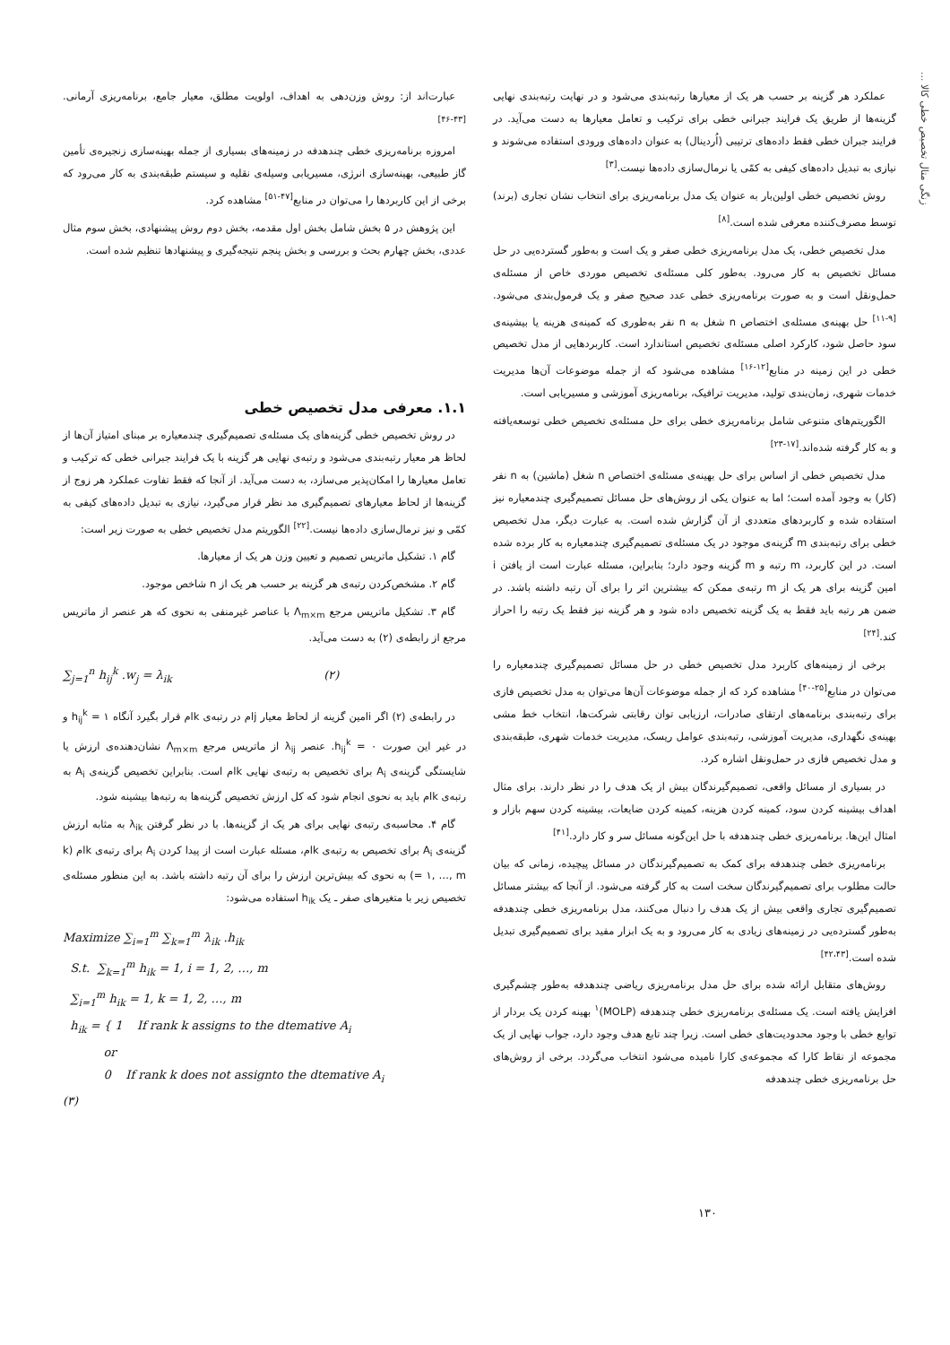زنگی متال تخصیص خطی کالا ...
عملکرد هر گزینه بر حسب هر یک از معیارها رتبه‌بندی می‌شود و در نهایت رتبه‌بندی نهایی گزینه‌ها از طریق یک فرایند جبرانی خطی برای ترکیب و تعامل معیارها به دست می‌آید. در فرایند جبران خطی فقط داده‌های ترتیبی (اُردینال) به عنوان داده‌های ورودی استفاده می‌شوند و نیازی به تبدیل داده‌های کیفی به کمّی یا نرمال‌سازی داده‌ها نیست.<sup>[۳]</sup>
روش تخصیص خطی اولین‌بار به عنوان یک مدل برنامه‌ریزی برای انتخاب نشان تجاری (برند) توسط مصرف‌کننده معرفی شده است.<sup>[۸]</sup>
مدل تخصیص خطی، یک مدل برنامه‌ریزی خطی صفر و یک است و به‌طور گسترده‌یی در حل مسائل تخصیص به کار می‌رود. به‌طور کلی مسئله‌ی تخصیص موردی خاص از مسئله‌ی حمل‌ونقل است و به صورت برنامه‌ریزی خطی عدد صحیح صفر و یک فرمول‌بندی می‌شود.<sup>[۹-۱۱]</sup> حل بهینه‌ی مسئله‌ی اختصاص n شغل به n نفر به‌طوری که کمینه‌ی هزینه یا بیشینه‌ی سود حاصل شود، کارکرد اصلی مسئله‌ی تخصیص استاندارد است. کاربردهایی از مدل تخصیص خطی در این زمینه در منابع<sup>[۱۲-۱۶]</sup> مشاهده می‌شود که از جمله موضوعات آن‌ها مدیریت خدمات شهری، زمان‌بندی تولید، مدیریت ترافیک، برنامه‌ریزی آموزشی و مسیریابی است.
الگوریتم‌های متنوعی شامل برنامه‌ریزی خطی برای حل مسئله‌ی تخصیص خطی توسعه‌یافته و به کار گرفته شده‌اند.<sup>[۱۷-۲۳]</sup>
مدل تخصیص خطی از اساس برای حل بهینه‌ی مسئله‌ی اختصاص n شغل (ماشین) به n نفر (کار) به وجود آمده است؛ اما به عنوان یکی از روش‌های حل مسائل تصمیم‌گیری چندمعیاره نیز استفاده شده و کاربردهای متعددی از آن گزارش شده است. به عبارت دیگر، مدل تخصیص خطی برای رتبه‌بندی m گزینه‌ی موجود در یک مسئله‌ی تصمیم‌گیری چندمعیاره به کار برده شده است. در این کاربرد، m رتبه و m گزینه وجود دارد؛ بنابراین، مسئله عبارت است از یافتن i امین گزینه برای هر یک از m رتبه‌ی ممکن که بیشترین اثر را برای آن رتبه داشته باشد. در ضمن هر رتبه باید فقط به یک گزینه تخصیص داده شود و هر گزینه نیز فقط یک رتبه را احراز کند.<sup>[۲۴]</sup>
برخی از زمینه‌های کاربرد مدل تخصیص خطی در حل مسائل تصمیم‌گیری چندمعیاره را می‌توان در منابع<sup>[۲۵-۴۰]</sup> مشاهده کرد که از جمله موضوعات آن‌ها می‌توان به مدل تخصیص فازی برای رتبه‌بندی برنامه‌های ارتقای صادرات، ارزیابی توان رقابتی شرکت‌ها، انتخاب خط مشی بهینه‌ی نگهداری، مدیریت آموزشی، رتبه‌بندی عوامل ریسک، مدیریت خدمات شهری، طبقه‌بندی و مدل تخصیص فازی در حمل‌ونقل اشاره کرد.
در بسیاری از مسائل واقعی، تصمیم‌گیرندگان بیش از یک هدف را در نظر دارند. برای مثال اهداف بیشینه کردن سود، کمینه کردن هزینه، کمینه کردن ضایعات، بیشینه کردن سهم بازار و امثال این‌ها. برنامه‌ریزی خطی چندهدفه با حل این‌گونه مسائل سر و کار دارد.<sup>[۴۱]</sup>
برنامه‌ریزی خطی چندهدفه برای کمک به تصمیم‌گیرندگان در مسائل پیچیده، زمانی که بیان حالت مطلوب برای تصمیم‌گیرندگان سخت است به کار گرفته می‌شود. از آنجا که بیشتر مسائل تصمیم‌گیری تجاری واقعی بیش از یک هدف را دنبال می‌کنند، مدل برنامه‌ریزی خطی چندهدفه به‌طور گسترده‌یی در زمینه‌های زیادی به کار می‌رود و به یک ابزار مفید برای تصمیم‌گیری تبدیل شده است.<sup>[۴۲،۴۳]</sup>
روش‌های متقابل ارائه شده برای حل مدل برنامه‌ریزی ریاضی چندهدفه به‌طور چشم‌گیری افزایش یافته است. یک مسئله‌ی برنامه‌ریزی خطی چندهدفه (MOLP)<sup>۱</sup> بهینه کردن یک بردار از توابع خطی با وجود محدودیت‌های خطی است. زیرا چند تابع هدف وجود دارد، جواب نهایی از یک مجموعه از نقاط کارا که مجموعه‌ی کارا نامیده می‌شود انتخاب می‌گردد. برخی از روش‌های حل برنامه‌ریزی خطی چندهدفه
عبارت‌اند از: روش وزن‌دهی به اهداف، اولویت مطلق، معیار جامع، برنامه‌ریزی آرمانی.<sup>[۴۳-۴۶]</sup>
امروزه برنامه‌ریزی خطی چندهدفه در زمینه‌های بسیاری از جمله بهینه‌سازی زنجیره‌ی تأمین گاز طبیعی، بهینه‌سازی انرژی، مسیریابی وسیله‌ی نقلیه و سیستم طبقه‌بندی به کار می‌رود که برخی از این کاربردها را می‌توان در منابع<sup>[۴۷-۵۱]</sup> مشاهده کرد.
این پژوهش در ۵ بخش شامل بخش اول مقدمه، بخش دوم روش پیشنهادی، بخش سوم مثال عددی، بخش چهارم بحث و بررسی و بخش پنجم نتیجه‌گیری و پیشنهادها تنظیم شده است.
۱.۱. معرفی مدل تخصیص خطی
در روش تخصیص خطی گزینه‌های یک مسئله‌ی تصمیم‌گیری چندمعیاره بر مبنای امتیاز آن‌ها از لحاظ هر معیار رتبه‌بندی می‌شود و رتبه‌ی نهایی هر گزینه با یک فرایند جبرانی خطی که ترکیب و تعامل معیارها را امکان‌پذیر می‌سازد، به دست می‌آید. از آنجا که فقط تفاوت عملکرد هر زوج از گزینه‌ها از لحاظ معیارهای تصمیم‌گیری مد نظر قرار می‌گیرد، نیازی به تبدیل داده‌های کیفی به کمّی و نیز نرمال‌سازی داده‌ها نیست.<sup>[۲۲]</sup> الگوریتم مدل تخصیص خطی به صورت زیر است:
گام ۱. تشکیل ماتریس تصمیم و تعیین وزن هر یک از معیارها.
گام ۲. مشخص‌کردن رتبه‌ی هر گزینه بر حسب هر یک از n شاخص موجود.
گام ۳. تشکیل ماتریس مرجع Λ<sub>m×m</sub> با عناصر غیرمنفی به نحوی که هر عنصر از ماتریس مرجع از رابطه‌ی (۲) به دست می‌آید.
∑<sub>j=1</sub><sup>n</sup> h<sub>ij</sub><sup>k</sup> .w<sub>j</sub> = λ<sub>ik</sub> (۲)
در رابطه‌ی (۲) اگر iامین گزینه از لحاظ معیار jام در رتبه‌ی kام قرار بگیرد آنگاه h<sub>ij</sub><sup>k</sup> = ۱ و در غیر این صورت h<sub>ij</sub><sup>k</sup> = ۰. عنصر λ<sub>ij</sub> از ماتریس مرجع Λ<sub>m×m</sub> نشان‌دهنده‌ی ارزش یا شایستگی گزینه‌ی A<sub>i</sub> برای تخصیص به رتبه‌ی نهایی kام است. بنابراین تخصیص گزینه‌ی A<sub>i</sub> به رتبه‌ی kام باید به نحوی انجام شود که کل ارزش تخصیص گزینه‌ها به رتبه‌ها بیشینه شود.
گام ۴. محاسبه‌ی رتبه‌ی نهایی برای هر یک از گزینه‌ها. با در نظر گرفتن λ<sub>ik</sub> به مثابه ارزش گزینه‌ی A<sub>i</sub> برای تخصیص به رتبه‌ی kام، مسئله عبارت است از پیدا کردن A<sub>i</sub> برای رتبه‌ی kام (k = ۱, …, m) به نحوی که بیش‌ترین ارزش را برای آن رتبه داشته باشد. به این منظور مسئله‌ی تخصیص زیر با متغیرهای صفر ـ یک h<sub>ik</sub> استفاده می‌شود:
Maximize ∑<sub>i=1</sub><sup>m</sup> ∑<sub>k=1</sub><sup>m</sup> λ<sub>ik</sub> .h<sub>ik</sub>
S.t. ∑<sub>k=1</sub><sup>m</sup> h<sub>ik</sub> = 1, i = 1, 2, …, m
∑<sub>i=1</sub><sup>m</sup> h<sub>ik</sub> = 1, k = 1, 2, …, m
h<sub>ik</sub> = { 1 If rank k assigns to the dtemative A<sub>i</sub>
or
0 If rank k does not assignto the dtemative A<sub>i</sub>
(۳)
۱۳۰